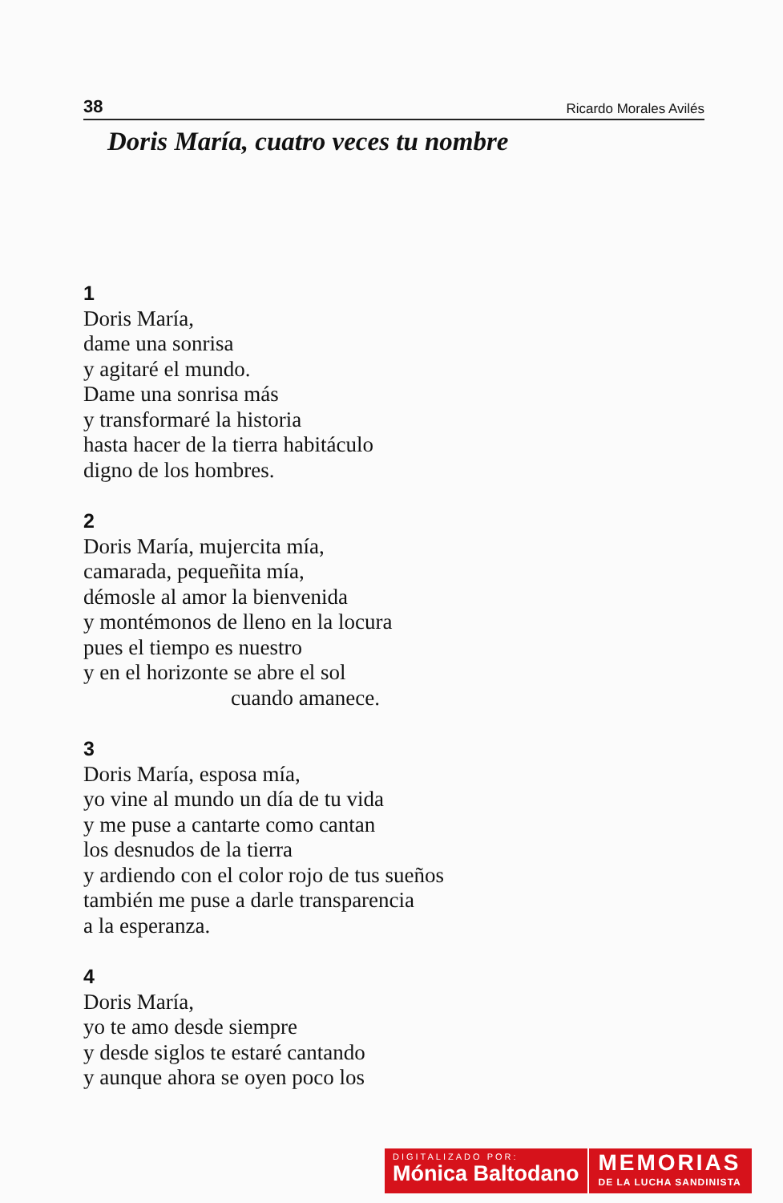38 Ricardo Morales Avilés
Doris María, cuatro veces tu nombre
1
Doris María,
dame una sonrisa
y agitaré el mundo.
Dame una sonrisa más
y transformaré la historia
hasta hacer de la tierra habitáculo
digno de los hombres.
2
Doris María, mujercita mía,
camarada, pequeñita mía,
démosle al amor la bienvenida
y montémonos de lleno en la locura
pues el tiempo es nuestro
y en el horizonte se abre el sol
cuando amanece.
3
Doris María, esposa mía,
yo vine al mundo un día de tu vida
y me puse a cantarte como cantan
los desnudos de la tierra
y ardiendo con el color rojo de tus sueños
también me puse a darle transparencia
a la esperanza.
4
Doris María,
yo te amo desde siempre
y desde siglos te estaré cantando
y aunque ahora se oyen poco los
DIGITALIZADO POR:
Mónica Baltodano
MEMORIAS
DE LA LUCHA SANDINISTA